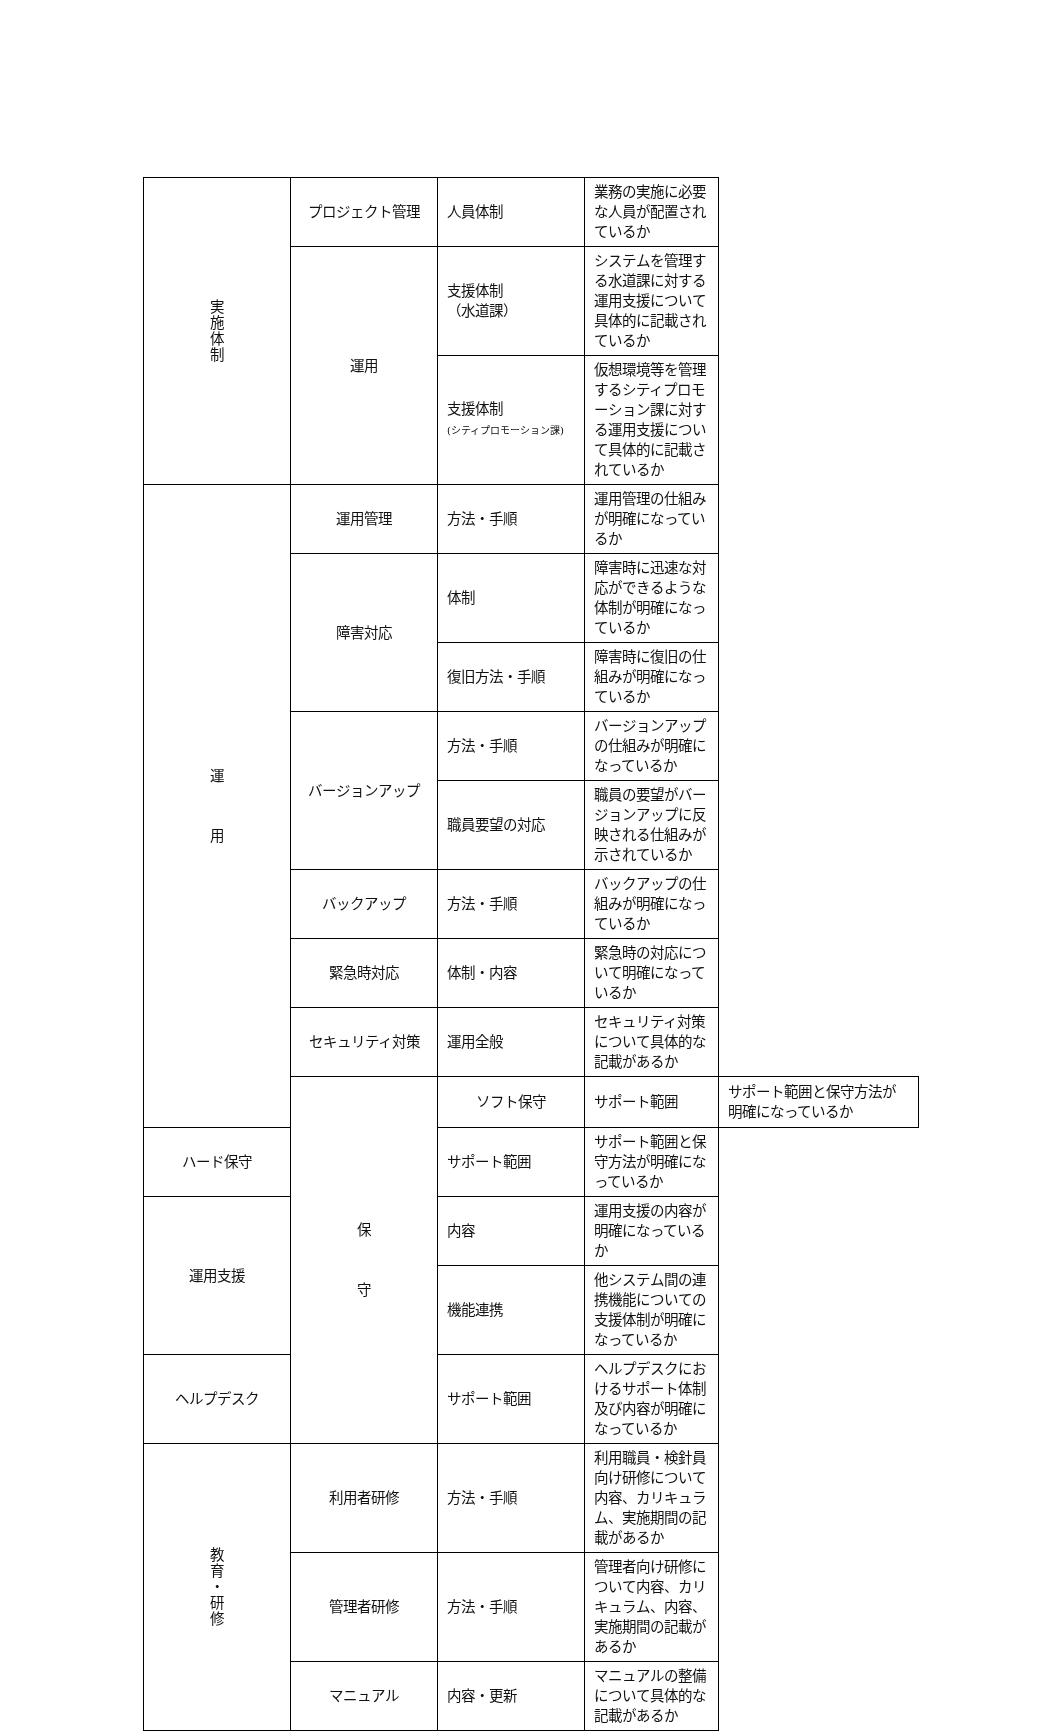| 実 施 体 制 | プロジェクト管理 | 人員体制 | 業務の実施に必要な人員が配置されているか | |
| | 運用 | 支援体制 （水道課） | システムを管理する水道課に対する運用支援について具体的に記載されているか | |
| | | 支援体制 (シティプロモーション課) | 仮想環境等を管理するシティプロモーション課に対する運用支援について具体的に記載されているか | |
| 運 用 | 運用管理 | 方法・手順 | 運用管理の仕組みが明確になっているか | |
| | 障害対応 | 体制 | 障害時に迅速な対応ができるような体制が明確になっているか | |
| | | 復旧方法・手順 | 障害時に復旧の仕組みが明確になっているか | |
| | バージョンアップ | 方法・手順 | バージョンアップの仕組みが明確になっているか | |
| | | 職員要望の対応 | 職員の要望がバージョンアップに反映される仕組みが示されているか | |
| | バックアップ | 方法・手順 | バックアップの仕組みが明確になっているか | |
| | 緊急時対応 | 体制・内容 | 緊急時の対応について明確になっているか | |
| | セキュリティ対策 | 運用全般 | セキュリティ対策について具体的な記載があるか | |
| | 保 守 | ソフト保守 | サポート範囲 | サポート範囲と保守方法が明確になっているか |
| ハード保守 | | サポート範囲 | サポート範囲と保守方法が明確になっているか | |
| 運用支援 | | 内容 | 運用支援の内容が明確になっているか | |
| | | 機能連携 | 他システム間の連携機能についての支援体制が明確になっているか | |
| ヘルプデスク | | サポート範囲 | ヘルプデスクにおけるサポート体制及び内容が明確になっているか | |
| 教 育 ・ 研 修 | 利用者研修 | 方法・手順 | 利用職員・検針員向け研修について内容、カリキュラム、実施期間の記載があるか | |
| | 管理者研修 | 方法・手順 | 管理者向け研修について内容、カリキュラム、内容、実施期間の記載があるか | |
| | マニュアル | 内容・更新 | マニュアルの整備について具体的な記載があるか | |